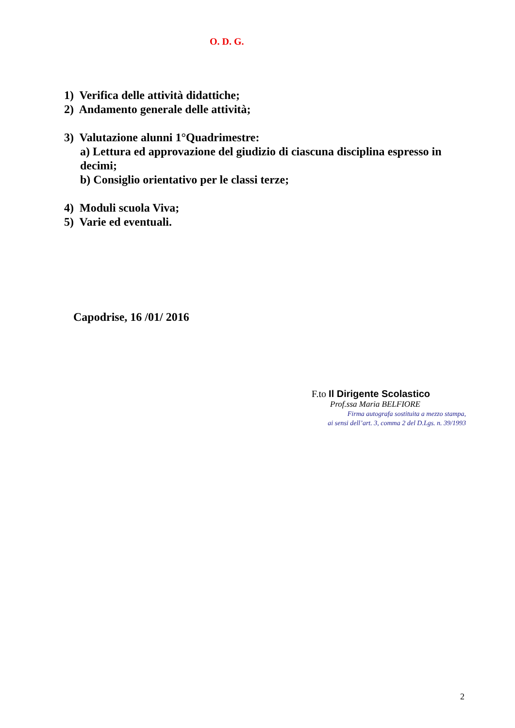O. D. G.
1) Verifica delle attività didattiche;
2) Andamento generale delle attività;
3) Valutazione alunni 1°Quadrimestre:
a) Lettura ed approvazione del giudizio di ciascuna disciplina espresso in
decimi;
b) Consiglio orientativo per le classi terze;
4) Moduli scuola Viva;
5) Varie ed eventuali.
Capodrise, 16 /01/ 2016
F.to Il Dirigente Scolastico
Prof.ssa Maria BELFIORE
Firma autografa sostituita a mezzo stampa,
ai sensi dell’art. 3, comma 2 del D.Lgs. n. 39/1993
2